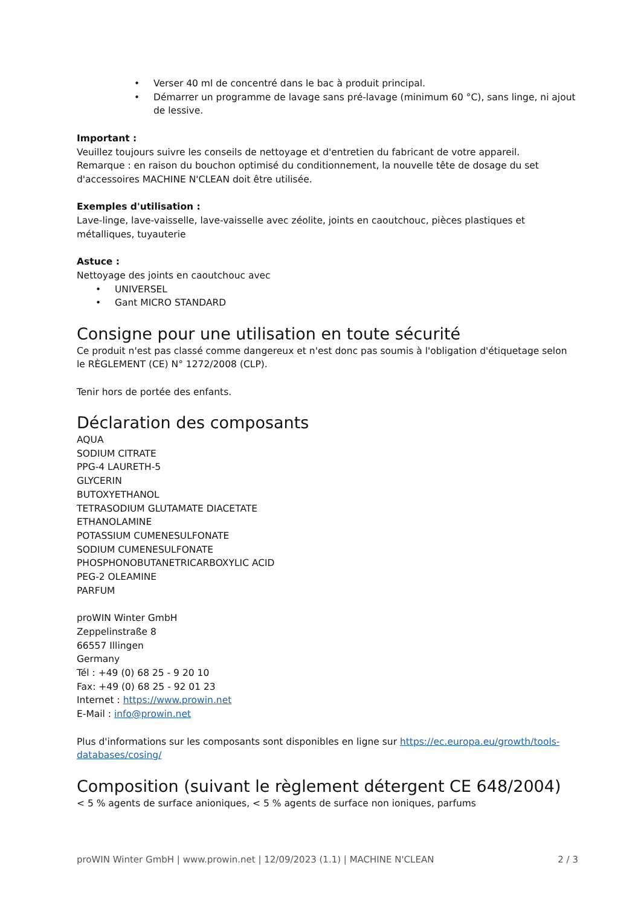• Verser 40 ml de concentré dans le bac à produit principal.
• Démarrer un programme de lavage sans pré-lavage (minimum 60 °C), sans linge, ni ajout de lessive.
Important :
Veuillez toujours suivre les conseils de nettoyage et d'entretien du fabricant de votre appareil.
Remarque : en raison du bouchon optimisé du conditionnement, la nouvelle tête de dosage du set d'accessoires MACHINE N'CLEAN doit être utilisée.
Exemples d'utilisation :
Lave-linge, lave-vaisselle, lave-vaisselle avec zéolite, joints en caoutchouc, pièces plastiques et métalliques, tuyauterie
Astuce :
Nettoyage des joints en caoutchouc avec
• UNIVERSEL
• Gant MICRO STANDARD
Consigne pour une utilisation en toute sécurité
Ce produit n'est pas classé comme dangereux et n'est donc pas soumis à l'obligation d'étiquetage selon le RÈGLEMENT (CE) N° 1272/2008 (CLP).
Tenir hors de portée des enfants.
Déclaration des composants
AQUA
SODIUM CITRATE
PPG-4 LAURETH-5
GLYCERIN
BUTOXYETHANOL
TETRASODIUM GLUTAMATE DIACETATE
ETHANOLAMINE
POTASSIUM CUMENESULFONATE
SODIUM CUMENESULFONATE
PHOSPHONOBUTANETRICARBOXYLIC ACID
PEG-2 OLEAMINE
PARFUM
proWIN Winter GmbH
Zeppelinstraße 8
66557 Illingen
Germany
Tél : +49 (0) 68 25 - 9 20 10
Fax: +49 (0) 68 25 - 92 01 23
Internet : https://www.prowin.net
E-Mail : info@prowin.net
Plus d'informations sur les composants sont disponibles en ligne sur https://ec.europa.eu/growth/tools-databases/cosing/
Composition (suivant le règlement détergent CE 648/2004)
< 5 % agents de surface anioniques, < 5 % agents de surface non ioniques, parfums
proWIN Winter GmbH | www.prowin.net | 12/09/2023 (1.1) | MACHINE N'CLEAN 2 / 3